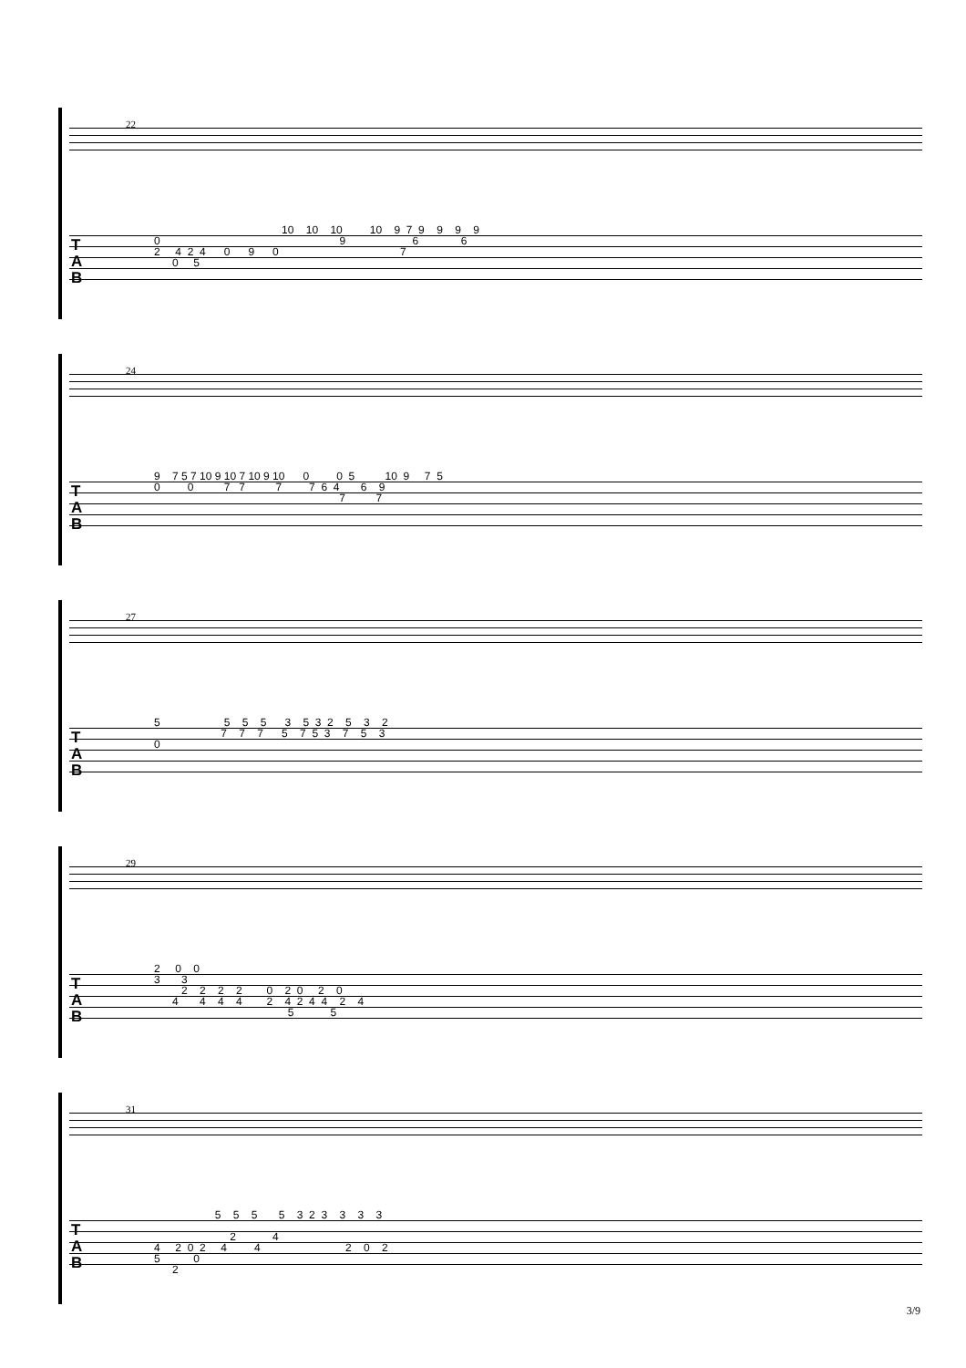22
T
A
B
10 10 10 10 9 7 9 9 9 9 0 9 6 6 2 4 2 4 0 9 0 7 0 5
24
T
A
B
9 7 5 7 10 9 10 7 10 9 10 0 0 5 10 9 7 5 0 0 7 7 7 7 6 4 6 9 7 7
27
T
A
B
5 5 5 5 3 5 3 2 5 3 2 7 7 7 5 7 5 3 7 5 3 0
29
T
A
B
2 0 0 3 3 2 2 2 2 0 2 0 2 0 4 4 4 4 2 4 2 4 4 2 4 5 5
31
T
A
B
5 5 5 5 3 2 3 3 3 3 2 4 4 2 0 2 4 4 2 0 2 5 0 2
3/9